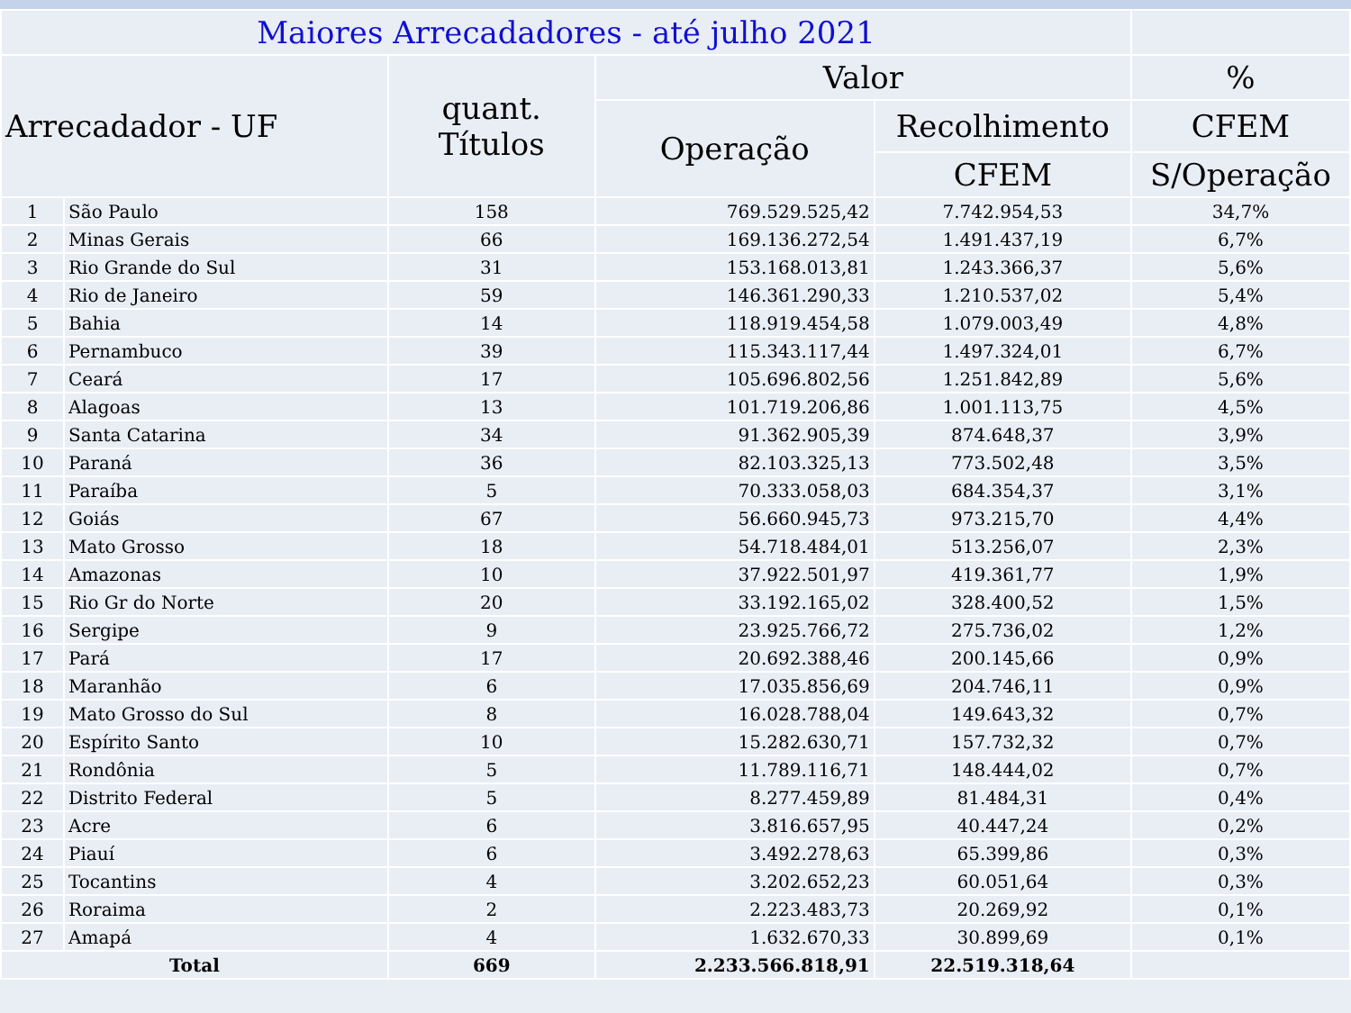| Maiores Arrecadadores - até julho 2021 | | | | | |
| --- | --- | --- | --- | --- | --- |
| Arrecadador - UF | | quant. Títulos | Valor | | % |
| | | | Operação | Recolhimento | CFEM |
| | | | | CFEM | S/Operação |
| 1 | São Paulo | 158 | 769.529.525,42 | 7.742.954,53 | 34,7% |
| 2 | Minas Gerais | 66 | 169.136.272,54 | 1.491.437,19 | 6,7% |
| 3 | Rio Grande do Sul | 31 | 153.168.013,81 | 1.243.366,37 | 5,6% |
| 4 | Rio de Janeiro | 59 | 146.361.290,33 | 1.210.537,02 | 5,4% |
| 5 | Bahia | 14 | 118.919.454,58 | 1.079.003,49 | 4,8% |
| 6 | Pernambuco | 39 | 115.343.117,44 | 1.497.324,01 | 6,7% |
| 7 | Ceará | 17 | 105.696.802,56 | 1.251.842,89 | 5,6% |
| 8 | Alagoas | 13 | 101.719.206,86 | 1.001.113,75 | 4,5% |
| 9 | Santa Catarina | 34 | 91.362.905,39 | 874.648,37 | 3,9% |
| 10 | Paraná | 36 | 82.103.325,13 | 773.502,48 | 3,5% |
| 11 | Paraíba | 5 | 70.333.058,03 | 684.354,37 | 3,1% |
| 12 | Goiás | 67 | 56.660.945,73 | 973.215,70 | 4,4% |
| 13 | Mato Grosso | 18 | 54.718.484,01 | 513.256,07 | 2,3% |
| 14 | Amazonas | 10 | 37.922.501,97 | 419.361,77 | 1,9% |
| 15 | Rio Gr do Norte | 20 | 33.192.165,02 | 328.400,52 | 1,5% |
| 16 | Sergipe | 9 | 23.925.766,72 | 275.736,02 | 1,2% |
| 17 | Pará | 17 | 20.692.388,46 | 200.145,66 | 0,9% |
| 18 | Maranhão | 6 | 17.035.856,69 | 204.746,11 | 0,9% |
| 19 | Mato Grosso do Sul | 8 | 16.028.788,04 | 149.643,32 | 0,7% |
| 20 | Espírito Santo | 10 | 15.282.630,71 | 157.732,32 | 0,7% |
| 21 | Rondônia | 5 | 11.789.116,71 | 148.444,02 | 0,7% |
| 22 | Distrito Federal | 5 | 8.277.459,89 | 81.484,31 | 0,4% |
| 23 | Acre | 6 | 3.816.657,95 | 40.447,24 | 0,2% |
| 24 | Piauí | 6 | 3.492.278,63 | 65.399,86 | 0,3% |
| 25 | Tocantins | 4 | 3.202.652,23 | 60.051,64 | 0,3% |
| 26 | Roraima | 2 | 2.223.483,73 | 20.269,92 | 0,1% |
| 27 | Amapá | 4 | 1.632.670,33 | 30.899,69 | 0,1% |
| Total | | 669 | 2.233.566.818,91 | 22.519.318,64 | |